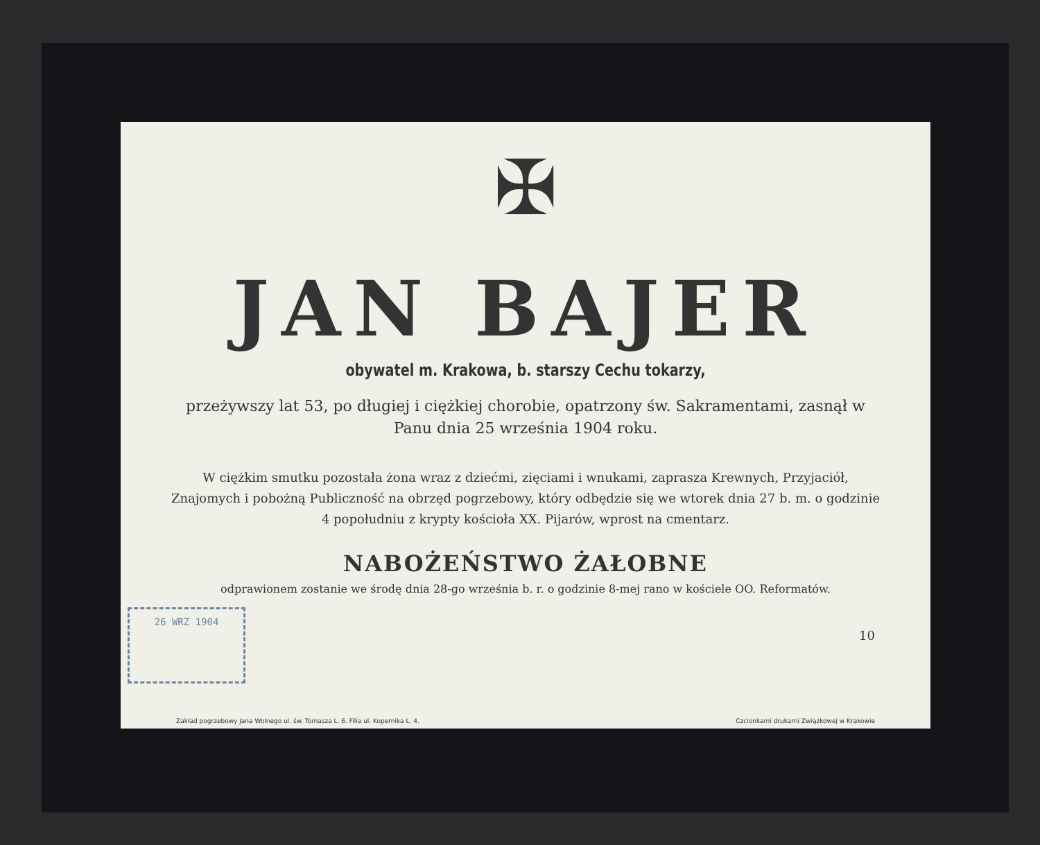✠
JAN BAJER
obywatel m. Krakowa, b. starszy Cechu tokarzy,
przeżywszy lat 53, po długiej i ciężkiej chorobie, opatrzony św. Sakramentami, zasnął w Panu dnia 25 września 1904 roku.
W ciężkim smutku pozostała żona wraz z dziećmi, zięciami i wnukami, zaprasza Krewnych, Przyjaciół, Znajomych i pobożną Publiczność na obrzęd pogrzebowy, który odbędzie się we wtorek dnia 27 b. m. o godzinie 4 popołudniu z krypty kościoła XX. Pijarów, wprost na cmentarz.
NABOŻEŃSTWO ŻAŁOBNE
odprawionem zostanie we środę dnia 28-go września b. r. o godzinie 8-mej rano w kościele OO. Reformatów.
26 WRZ 1904
10
Zakład pogrzebowy Jana Wolnego ul. św. Tomasza L. 6. Filia ul. Kopernika L. 4. Czcionkami drukarni Związkowej w Krakowie